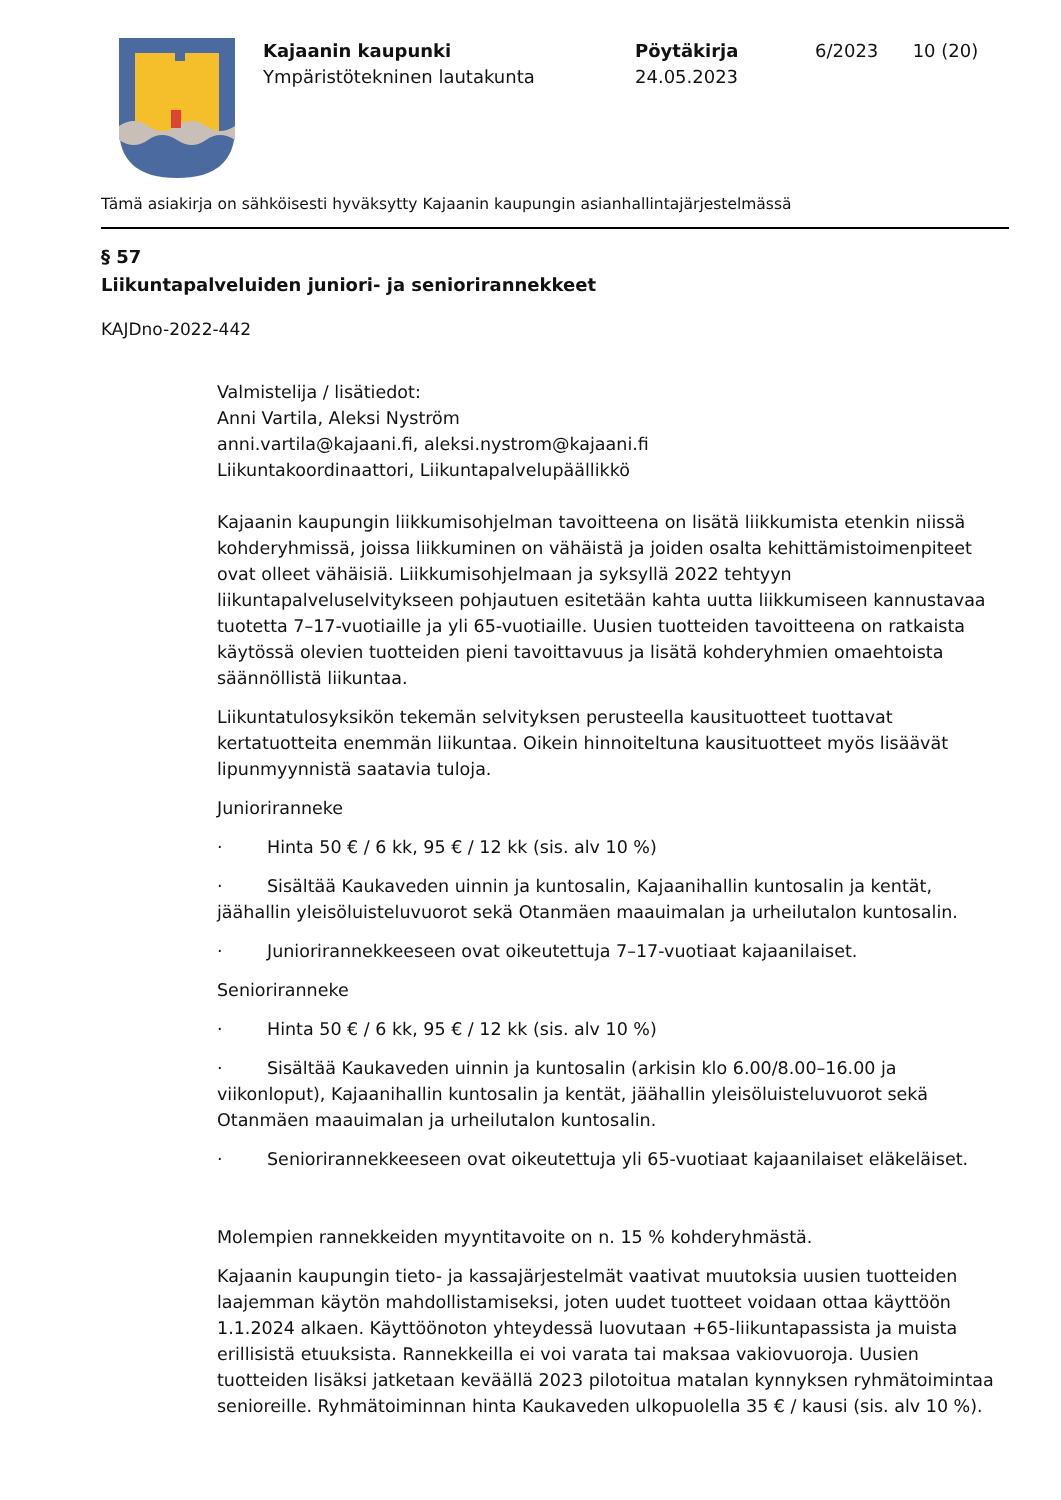Kajaanin kaupunki
Ympäristötekninen lautakunta
Pöytäkirja
24.05.2023
6/2023 10 (20)
Tämä asiakirja on sähköisesti hyväksytty Kajaanin kaupungin asianhallintajärjestelmässä
§ 57
Liikuntapalveluiden juniori- ja seniorirannekkeet
KAJDno-2022-442
Valmistelija / lisätiedot:
Anni Vartila, Aleksi Nyström
anni.vartila@kajaani.fi, aleksi.nystrom@kajaani.fi
Liikuntakoordinaattori, Liikuntapalvelupäällikkö
Kajaanin kaupungin liikkumisohjelman tavoitteena on lisätä liikkumista etenkin niissä kohderyhmissä, joissa liikkuminen on vähäistä ja joiden osalta kehittämistoimenpiteet ovat olleet vähäisiä. Liikkumisohjelmaan ja syksyllä 2022 tehtyyn liikuntapalveluselvitykseen pohjautuen esitetään kahta uutta liikkumiseen kannustavaa tuotetta 7–17-vuotiaille ja yli 65-vuotiaille. Uusien tuotteiden tavoitteena on ratkaista käytössä olevien tuotteiden pieni tavoittavuus ja lisätä kohderyhmien omaehtoista säännöllistä liikuntaa.
Liikuntatulosyksikön tekemän selvityksen perusteella kausituotteet tuottavat kertatuotteita enemmän liikuntaa. Oikein hinnoiteltuna kausituotteet myös lisäävät lipunmyynnistä saatavia tuloja.
Junioriranneke
· Hinta 50 € / 6 kk, 95 € / 12 kk (sis. alv 10 %)
· Sisältää Kaukaveden uinnin ja kuntosalin, Kajaanihallin kuntosalin ja kentät, jäähallin yleisöluisteluvuorot sekä Otanmäen maauimalan ja urheilutalon kuntosalin.
· Juniorirannekkeeseen ovat oikeutettuja 7–17-vuotiaat kajaanilaiset.
Senioriranneke
· Hinta 50 € / 6 kk, 95 € / 12 kk (sis. alv 10 %)
· Sisältää Kaukaveden uinnin ja kuntosalin (arkisin klo 6.00/8.00–16.00 ja viikonloput), Kajaanihallin kuntosalin ja kentät, jäähallin yleisöluisteluvuorot sekä Otanmäen maauimalan ja urheilutalon kuntosalin.
· Seniorirannekkeeseen ovat oikeutettuja yli 65-vuotiaat kajaanilaiset eläkeläiset.
Molempien rannekkeiden myyntitavoite on n. 15 % kohderyhmästä.
Kajaanin kaupungin tieto- ja kassajärjestelmät vaativat muutoksia uusien tuotteiden laajemman käytön mahdollistamiseksi, joten uudet tuotteet voidaan ottaa käyttöön 1.1.2024 alkaen. Käyttöönoton yhteydessä luovutaan +65-liikuntapassista ja muista erillisistä etuuksista. Rannekkeilla ei voi varata tai maksaa vakiovuoroja. Uusien tuotteiden lisäksi jatketaan keväällä 2023 pilotoitua matalan kynnyksen ryhmätoimintaa senioreille. Ryhmätoiminnan hinta Kaukaveden ulkopuolella 35 € / kausi (sis. alv 10 %).